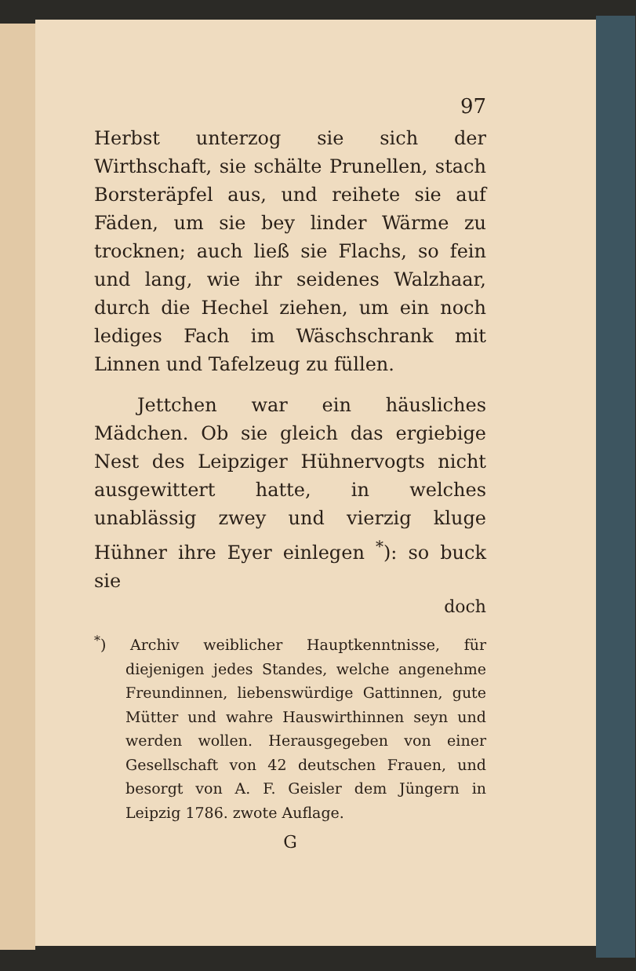97
Herbst unterzog sie sich der Wirthschaft, sie schälte Prunellen, stach Borsteräpfel aus, und reihete sie auf Fäden, um sie bey linder Wärme zu trocknen; auch ließ sie Flachs, so fein und lang, wie ihr seidenes Walzhaar, durch die Hechel ziehen, um ein noch lediges Fach im Wäschschrank mit Linnen und Tafelzeug zu füllen.
Jettchen war ein häusliches Mädchen. Ob sie gleich das ergiebige Nest des Leipziger Hühnervogts nicht ausgewittert hatte, in welches unablässig zwey und vierzig kluge Hühner ihre Eyer einlegen <sup>*</sup>): so buck sie
doch
<sup>*</sup>) Archiv weiblicher Hauptkenntnisse, für diejenigen jedes Standes, welche angenehme Freundinnen, liebenswürdige Gattinnen, gute Mütter und wahre Hauswirthinnen seyn und werden wollen. Herausgegeben von einer Gesellschaft von 42 deutschen Frauen, und besorgt von A. F. Geisler dem Jüngern in Leipzig 1786. zwote Auflage.
G